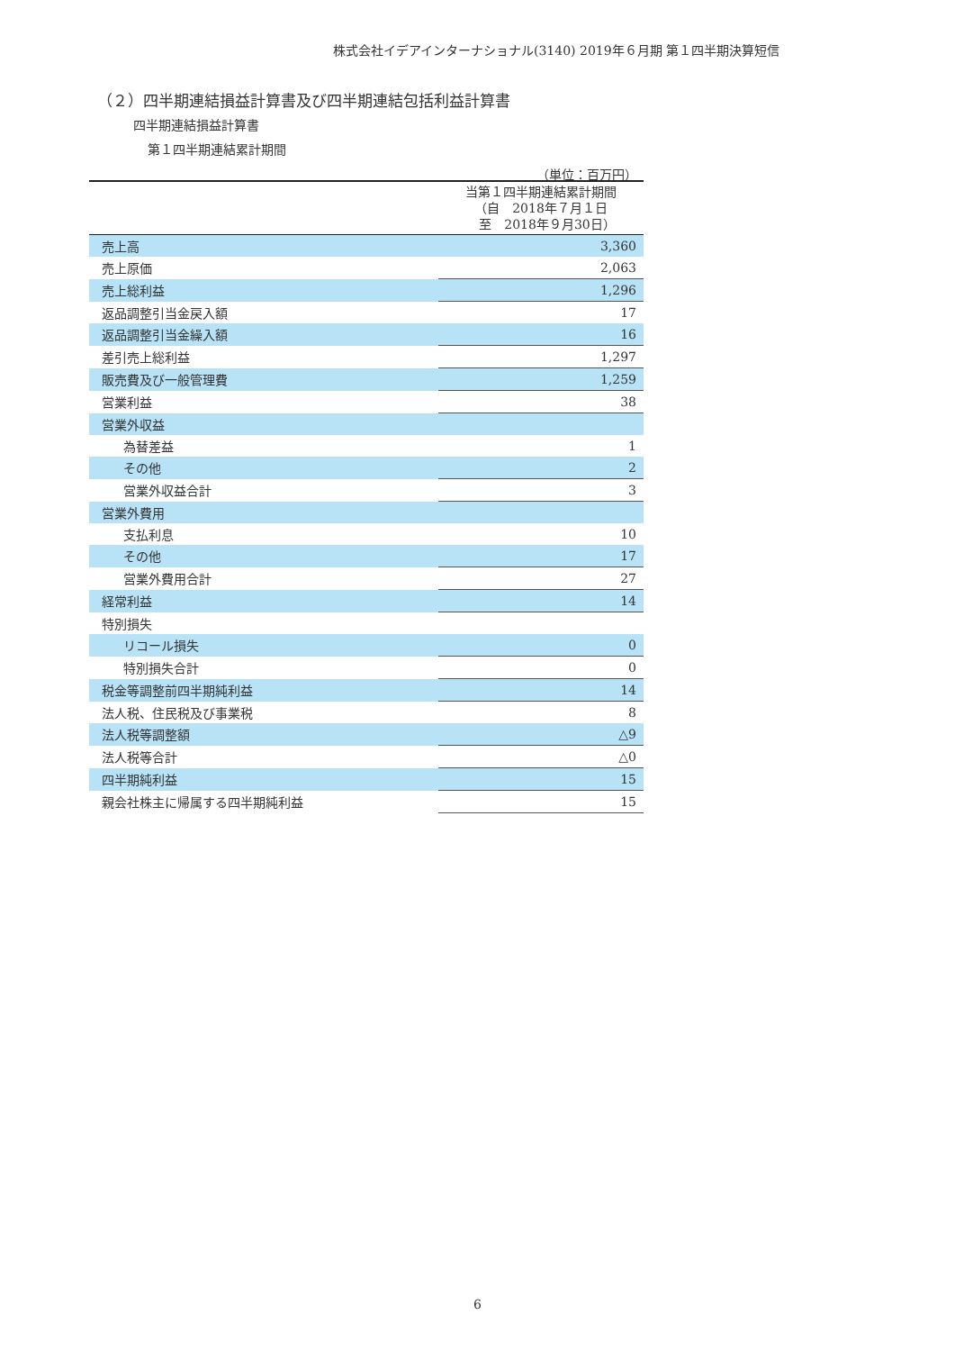株式会社イデアインターナショナル(3140) 2019年６月期 第１四半期決算短信
（２）四半期連結損益計算書及び四半期連結包括利益計算書
四半期連結損益計算書
第１四半期連結累計期間
（単位：百万円）
| | 当第１四半期連結累計期間 （自 2018年７月１日 至 2018年９月30日） |
| --- | --- |
| 売上高 | 3,360 |
| 売上原価 | 2,063 |
| 売上総利益 | 1,296 |
| 返品調整引当金戻入額 | 17 |
| 返品調整引当金繰入額 | 16 |
| 差引売上総利益 | 1,297 |
| 販売費及び一般管理費 | 1,259 |
| 営業利益 | 38 |
| 営業外収益 | |
| 為替差益 | 1 |
| その他 | 2 |
| 営業外収益合計 | 3 |
| 営業外費用 | |
| 支払利息 | 10 |
| その他 | 17 |
| 営業外費用合計 | 27 |
| 経常利益 | 14 |
| 特別損失 | |
| リコール損失 | 0 |
| 特別損失合計 | 0 |
| 税金等調整前四半期純利益 | 14 |
| 法人税、住民税及び事業税 | 8 |
| 法人税等調整額 | △9 |
| 法人税等合計 | △0 |
| 四半期純利益 | 15 |
| 親会社株主に帰属する四半期純利益 | 15 |
6